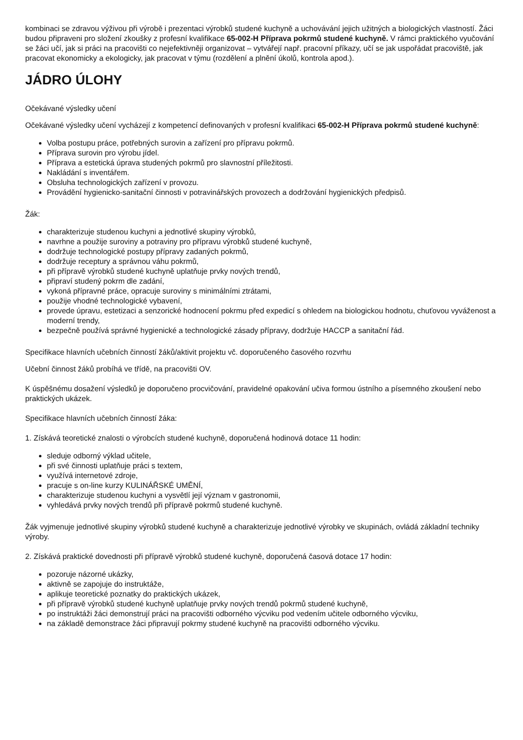kombinaci se zdravou výživou při výrobě i prezentaci výrobků studené kuchyně a uchovávání jejich užitných a biologických vlastností. Žáci budou připraveni pro složení zkoušky z profesní kvalifikace 65-002-H Příprava pokrmů studené kuchyně. V rámci praktického vyučování se žáci učí, jak si práci na pracovišti co nejefektivněji organizovat – vytvářejí např. pracovní příkazy, učí se jak uspořádat pracoviště, jak pracovat ekonomicky a ekologicky, jak pracovat v týmu (rozdělení a plnění úkolů, kontrola apod.).
JÁDRO ÚLOHY
Očekávané výsledky učení
Očekávané výsledky učení vycházejí z kompetencí definovaných v profesní kvalifikaci 65-002-H Příprava pokrmů studené kuchyně:
Volba postupu práce, potřebných surovin a zařízení pro přípravu pokrmů.
Příprava surovin pro výrobu jídel.
Příprava a estetická úprava studených pokrmů pro slavnostní příležitosti.
Nakládání s inventářem.
Obsluha technologických zařízení v provozu.
Provádění hygienicko-sanitační činnosti v potravinářských provozech a dodržování hygienických předpisů.
Žák:
charakterizuje studenou kuchyni a jednotlivé skupiny výrobků,
navrhne a použije suroviny a potraviny pro přípravu výrobků studené kuchyně,
dodržuje technologické postupy přípravy zadaných pokrmů,
dodržuje receptury a správnou váhu pokrmů,
při přípravě výrobků studené kuchyně uplatňuje prvky nových trendů,
připraví studený pokrm dle zadání,
vykoná přípravné práce, opracuje suroviny s minimálními ztrátami,
použije vhodné technologické vybavení,
provede úpravu, estetizaci a senzorické hodnocení pokrmu před expedicí s ohledem na biologickou hodnotu, chuťovou vyváženost a moderní trendy,
bezpečně používá správné hygienické a technologické zásady přípravy, dodržuje HACCP a sanitační řád.
Specifikace hlavních učebních činností žáků/aktivit projektu vč. doporučeného časového rozvrhu
Učební činnost žáků probíhá ve třídě, na pracovišti OV.
K úspěšnému dosažení výsledků je doporučeno procvičování, pravidelné opakování učiva formou ústního a písemného zkoušení nebo praktických ukázek.
Specifikace hlavních učebních činností žáka:
1. Získává teoretické znalosti o výrobcích studené kuchyně, doporučená hodinová dotace 11 hodin:
sleduje odborný výklad učitele,
při své činnosti uplatňuje práci s textem,
využívá internetové zdroje,
pracuje s on-line kurzy KULINÁŘSKÉ UMĚNÍ,
charakterizuje studenou kuchyni a vysvětlí její význam v gastronomii,
vyhledává prvky nových trendů při přípravě pokrmů studené kuchyně.
Žák vyjmenuje jednotlivé skupiny výrobků studené kuchyně a charakterizuje jednotlivé výrobky ve skupinách, ovládá základní techniky výroby.
2. Získává praktické dovednosti při přípravě výrobků studené kuchyně, doporučená časová dotace 17 hodin:
pozoruje názorné ukázky,
aktivně se zapojuje do instruktáže,
aplikuje teoretické poznatky do praktických ukázek,
při přípravě výrobků studené kuchyně uplatňuje prvky nových trendů pokrmů studené kuchyně,
po instruktáži žáci demonstrují práci na pracovišti odborného výcviku pod vedením učitele odborného výcviku,
na základě demonstrace žáci připravují pokrmy studené kuchyně na pracovišti odborného výcviku.